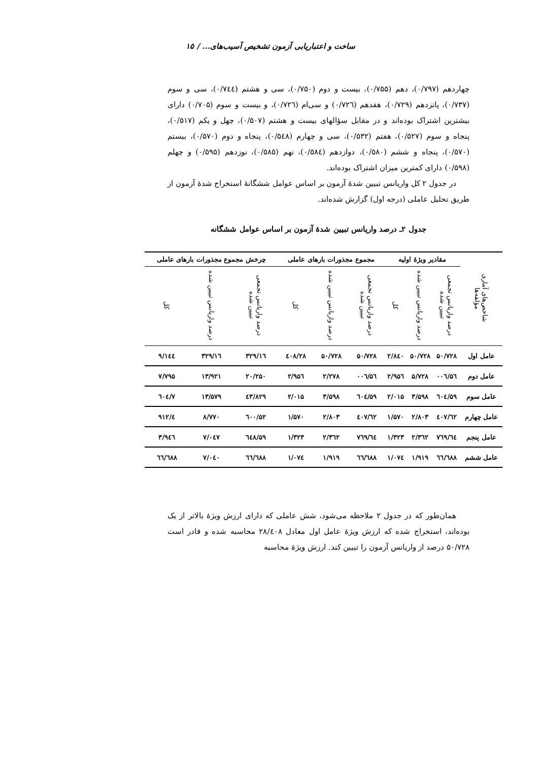ساخت و اعتباریابی آزمون تشخیص آسیب‌های... / ۱۵
چهاردهم (۰/۷۹۷)، دهم (۰/۷۵۵)، بیست و دوم (۰/۷۵۰)، سی و هشتم (۰/۷٤٤)، سی و سوم (۰/۷۳۷)، پانزدهم (۰/۷۲۹)، هفدهم (۰/۷۲٦) و سی‌ام (۰/۷۲٦)، و بیست و سوم (۰/۷۰۵) دارای بیشترین اشتراک بوده‌اند و در مقابل سؤالهای بیست و هشتم (۰/۵۰۷)، چهل و یکم (۰/۵۱۷)، پنجاه و سوم (۰/۵۲۷)، هفتم (۰/۵۳۲)، سی و چهارم (۰/۵٤۸)، پنجاه و دوم (۰/۵۷۰)، بیستم (۰/۵۷۰)، پنجاه و ششم (۰/۵۸۰)، دوازدهم (۰/۵۸٤)، نهم (۰/۵۸۵)، نوزدهم (۰/۵۹۵) و چهلم (۰/۵۹۸) دارای کمترین میزان اشتراک بوده‌اند.
در جدول ۲ کل واریانس تبیین شدهٔ آزمون بر اساس عوامل ششگانهٔ استخراج شدهٔ آزمون از طریق تحلیل عاملی (درجه اول) گزارش شده‌اند.
جدول ۲ـ درصد واریانس تبیین شدهٔ آزمون بر اساس عوامل ششگانه
| شاخص‌های آماری مؤلفه‌ها | مقادیر ویژهٔ اولیه | | | مجموع مجذورات بارهای عاملی | | | چرخش مجموع مجذورات بارهای عاملی | | |
| --- | --- | --- | --- | --- | --- | --- | --- | --- | --- |
| | درصد واریانس تجمعی تبیین شده | درصد واریانس تبیین شده | کل | درصد واریانس تجمعی تبیین شده | درصد واریانس تبیین شده | کل | درصد واریانس تجمعی تبیین شده | درصد واریانس تبیین شده | کل |
| عامل اول | ۵۰/۷۲۸ | ۵۰/۷۲۸ | ۲/۸٤۰ | ۵۰/۷۲۸ | ۵۰/۷۲۸ | ۲۸/٤۰۸ | ۱٦/۳۲۹ | ۱٦/۳۲۹ | ۹/۱٤٤ |
| عامل دوم | ۵٦/۰۰٦ | ۵/۷۲۸ | ۲/۹۵٦ | ۵٦/۰۰٦ | ۲/۲۷۸ | ۲/۹۵٦ | ۲۰/۲۵۰ | ۱۳/۹۲۱ | ۷/۷۹۵ |
| عامل سوم | ۵۹/٦۰٤ | ۳/۵۹۸ | ۲/۰۱۵ | ۵۹/٦۰٤ | ۳/۵۹۸ | ۲/۰۱۵ | ٤۳/۸۲۹ | ۱۳/۵۷۹ | ۷/٦۰٤ |
| عامل چهارم | ٦۲/٤۰۷ | ۲/۸۰۳ | ۱/۵۷۰ | ٦۲/٤۰۷ | ۲/۸۰۳ | ۱/۵۷۰ | ۵۲/٦۰۰ | ۸/۷۷۰ | ٤/۹۱۲ |
| عامل پنجم | ٦٤/۷٦۹ | ۲/۳٦۲ | ۱/۳۲۳ | ٦٤/۷٦۹ | ۲/۳٦۲ | ۱/۳۲۳ | ۵۹/٦٤۸ | ۷/۰٤۷ | ۳/۹٤٦ |
| عامل ششم | ٦٦/٦۸۸ | ۱/۹۱۹ | ۱/۰۷٤ | ٦٦/٦۸۸ | ۱/۹۱۹ | ۱/۰۷٤ | ٦٦/٦۸۸ | ۷/۰٤۰ | ٦٦/٦۸۸ |
همان‌طور که در جدول ۲ ملاحظه می‌شود، شش عاملی که دارای ارزش ویژهٔ بالاتر از یک بوده‌اند، استخراج شده که ارزش ویژهٔ عامل اول معادل ۲۸/٤۰۸ محاسبه شده و قادر است ۵۰/۷۲۸ درصد از واریانس آزمون را تبیین کند. ارزش ویژهٔ محاسبه